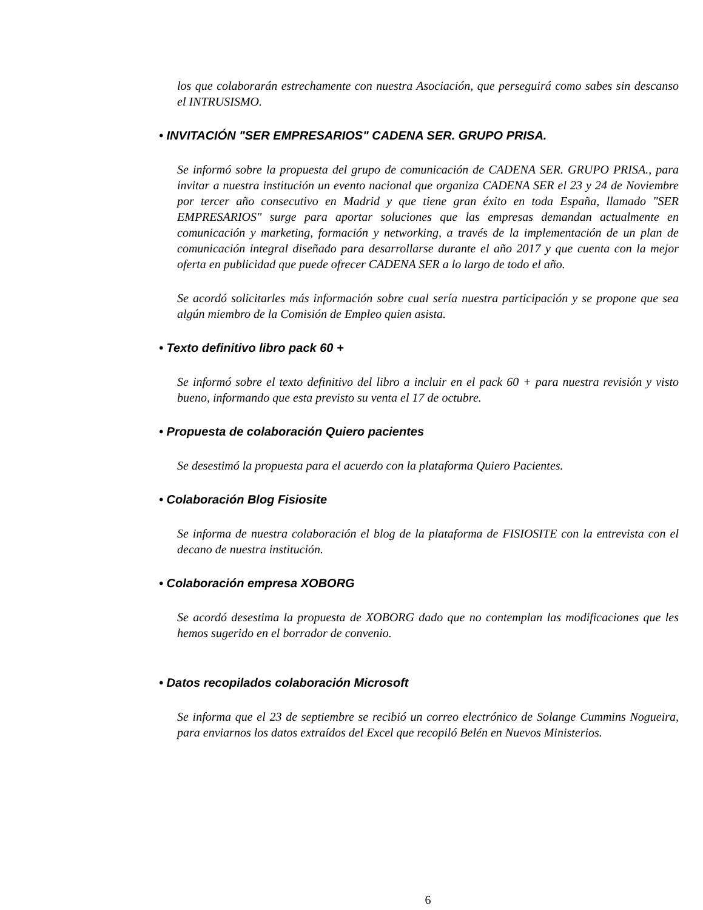los que colaborarán estrechamente con nuestra Asociación, que perseguirá como sabes sin descanso el INTRUSISMO.
• INVITACIÓN "SER EMPRESARIOS" CADENA SER. GRUPO PRISA.
Se informó sobre la propuesta del grupo de comunicación de CADENA SER. GRUPO PRISA., para invitar a nuestra institución un evento nacional que organiza CADENA SER el 23 y 24 de Noviembre por tercer año consecutivo en Madrid y que tiene gran éxito en toda España, llamado "SER EMPRESARIOS" surge para aportar soluciones que las empresas demandan actualmente en comunicación y marketing, formación y networking, a través de la implementación de un plan de comunicación integral diseñado para desarrollarse durante el año 2017 y que cuenta con la mejor oferta en publicidad que puede ofrecer CADENA SER a lo largo de todo el año.
Se acordó solicitarles más información sobre cual sería nuestra participación y se propone que sea algún miembro de la Comisión de Empleo quien asista.
• Texto definitivo libro pack 60 +
Se informó sobre el texto definitivo del libro a incluir en el pack 60 + para nuestra revisión y visto bueno, informando que esta previsto su venta el 17 de octubre.
• Propuesta de colaboración Quiero pacientes
Se desestimó la propuesta para el acuerdo con la plataforma Quiero Pacientes.
• Colaboración Blog Fisiosite
Se informa de nuestra colaboración el blog de la plataforma de FISIOSITE con la entrevista con el decano de nuestra institución.
• Colaboración empresa XOBORG
Se acordó desestima la propuesta de XOBORG dado que no contemplan las modificaciones que les hemos sugerido en el borrador de convenio.
• Datos recopilados colaboración Microsoft
Se informa que el 23 de septiembre se recibió un correo electrónico de Solange Cummins Nogueira, para enviarnos los datos extraídos del Excel que recopiló Belén en Nuevos Ministerios.
6